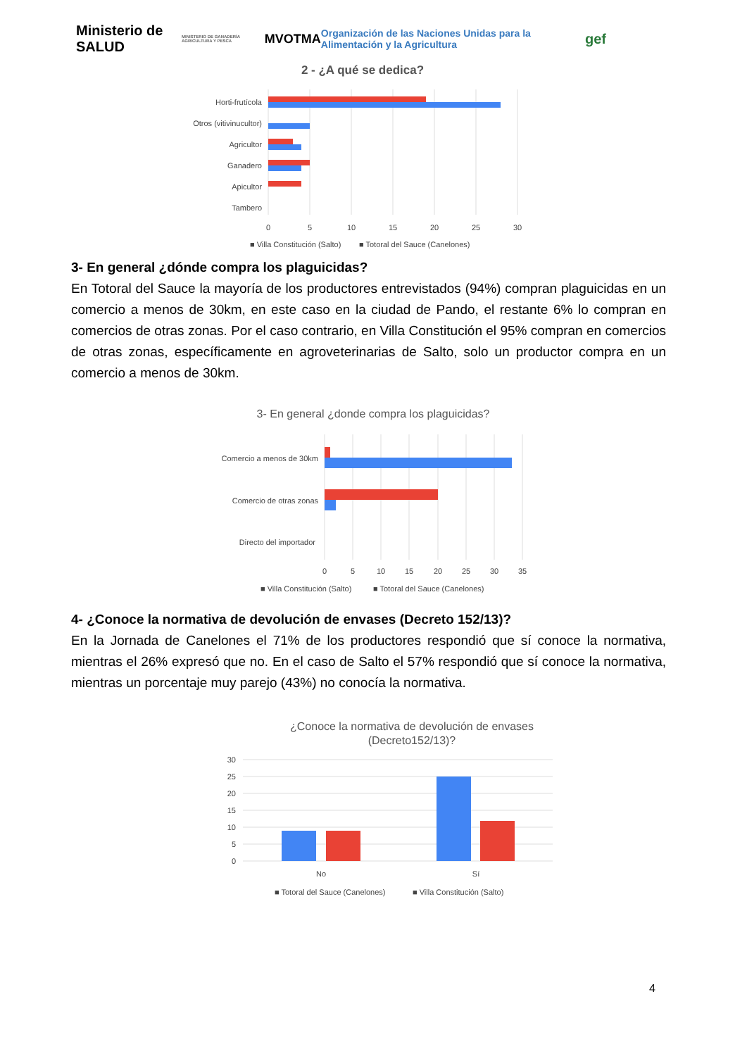Ministerio de SALUD
MINISTERIO DE GANADERÍA AGRICULTURA Y PESCA
MVOTMA
Organización de las Naciones Unidas para la Alimentación y la Agricultura
gef
2 - ¿A qué se dedica?
Horti-frutícola
Otros (vitivinucultor)
Agricultor
Ganadero
Apicultor
Tambero
0
5
10
15
20
25
30
■ Villa Constitución (Salto)
■ Totoral del Sauce (Canelones)
3- En general ¿dónde compra los plaguicidas?
En Totoral del Sauce la mayoría de los productores entrevistados (94%) compran plaguicidas en un comercio a menos de 30km, en este caso en la ciudad de Pando, el restante 6% lo compran en comercios de otras zonas. Por el caso contrario, en Villa Constitución el 95% compran en comercios de otras zonas, específicamente en agroveterinarias de Salto, solo un productor compra en un comercio a menos de 30km.
3- En general ¿donde compra los plaguicidas?
Comercio a menos de 30km
Comercio de otras zonas
Directo del importador
0
5
10
15
20
25
30
35
■ Villa Constitución (Salto)
■ Totoral del Sauce (Canelones)
4- ¿Conoce la normativa de devolución de envases (Decreto 152/13)?
En la Jornada de Canelones el 71% de los productores respondió que sí conoce la normativa, mientras el 26% expresó que no. En el caso de Salto el 57% respondió que sí conoce la normativa, mientras un porcentaje muy parejo (43%) no conocía la normativa.
¿Conoce la normativa de devolución de envases
(Decreto152/13)?
30
25
20
15
10
5
0
No
Sí
■ Totoral del Sauce (Canelones)
■ Villa Constitución (Salto)
4